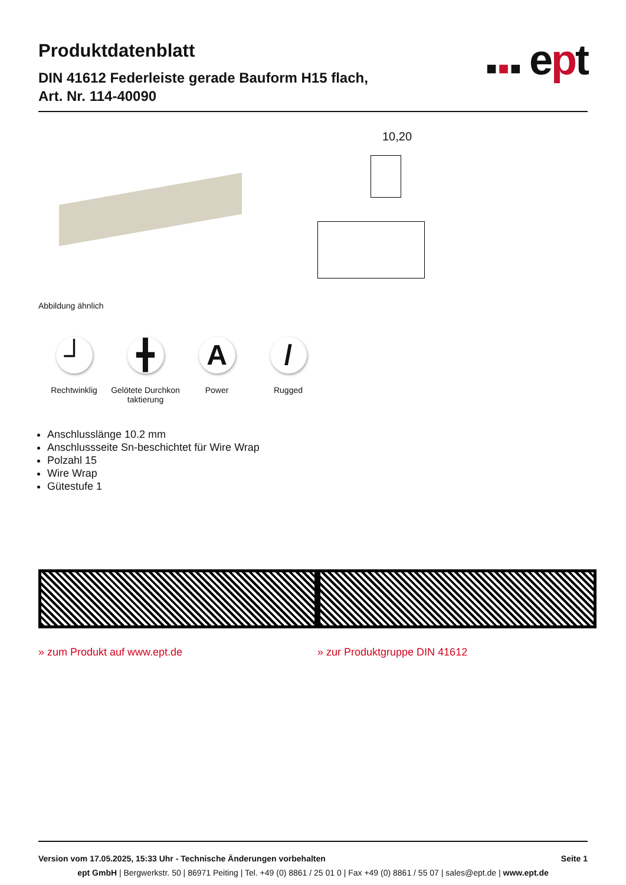Produktdatenblatt
DIN 41612 Federleiste gerade Bauform H15 flach,
Art. Nr. 114-40090
■ ■ ■ ept
10,20
Abbildung ähnlich
┘
Rechtwinklig
╋
Gelötete Durchkon taktierung
A
Power
/
Rugged
Anschlusslänge 10.2 mm
Anschlussseite Sn-beschichtet für Wire Wrap
Polzahl 15
Wire Wrap
Gütestufe 1
» zum Produkt auf www.ept.de » zur Produktgruppe DIN 41612
Version vom 17.05.2025, 15:33 Uhr - Technische Änderungen vorbehalten Seite 1
ept GmbH | Bergwerkstr. 50 | 86971 Peiting | Tel. +49 (0) 8861 / 25 01 0 | Fax +49 (0) 8861 / 55 07 | sales@ept.de | www.ept.de